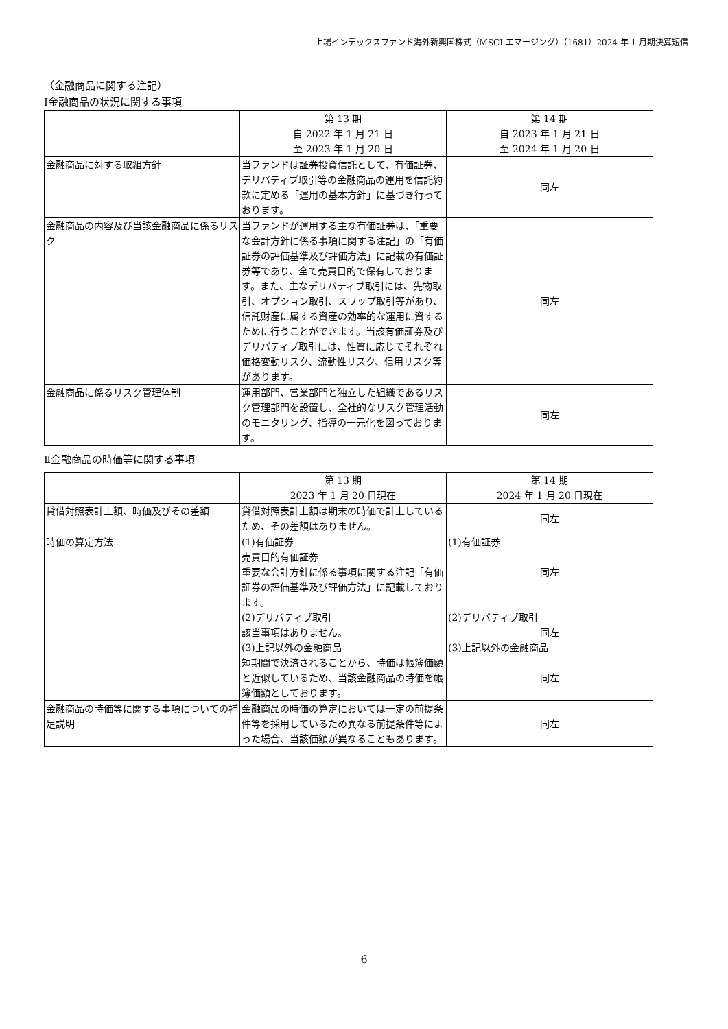上場インデックスファンド海外新興国株式（MSCI エマージング）（1681）2024 年 1 月期決算短信
（金融商品に関する注記）
Ⅰ金融商品の状況に関する事項
| | 第 13 期 自 2022 年 1 月 21 日 至 2023 年 1 月 20 日 | 第 14 期 自 2023 年 1 月 21 日 至 2024 年 1 月 20 日 |
| --- | --- | --- |
| 金融商品に対する取組方針 | 当ファンドは証券投資信託として、有価証券、デリバティブ取引等の金融商品の運用を信託約款に定める「運用の基本方針」に基づき行っております。 | 同左 |
| 金融商品の内容及び当該金融商品に係るリスク | 当ファンドが運用する主な有価証券は、「重要な会計方針に係る事項に関する注記」の「有価証券の評価基準及び評価方法」に記載の有価証券等であり、全て売買目的で保有しております。また、主なデリバティブ取引には、先物取引、オプション取引、スワップ取引等があり、信託財産に属する資産の効率的な運用に資するために行うことができます。当該有価証券及びデリバティブ取引には、性質に応じてそれぞれ価格変動リスク、流動性リスク、信用リスク等があります。 | 同左 |
| 金融商品に係るリスク管理体制 | 運用部門、営業部門と独立した組織であるリスク管理部門を設置し、全社的なリスク管理活動のモニタリング、指導の一元化を図っております。 | 同左 |
Ⅱ金融商品の時価等に関する事項
| | 第 13 期 2023 年 1 月 20 日現在 | 第 14 期 2024 年 1 月 20 日現在 |
| --- | --- | --- |
| 貸借対照表計上額、時価及びその差額 | 貸借対照表計上額は期末の時価で計上しているため、その差額はありません。 | 同左 |
| 時価の算定方法 | (1)有価証券 売買目的有価証券 重要な会計方針に係る事項に関する注記「有価証券の評価基準及び評価方法」に記載しております。 (2)デリバティブ取引 該当事項はありません。 (3)上記以外の金融商品 短期間で決済されることから、時価は帳簿価額と近似しているため、当該金融商品の時価を帳簿価額としております。 | (1)有価証券 同左 (2)デリバティブ取引 同左 (3)上記以外の金融商品 同左 |
| 金融商品の時価等に関する事項についての補足説明 | 金融商品の時価の算定においては一定の前提条件等を採用しているため異なる前提条件等によった場合、当該価額が異なることもあります。 | 同左 |
6